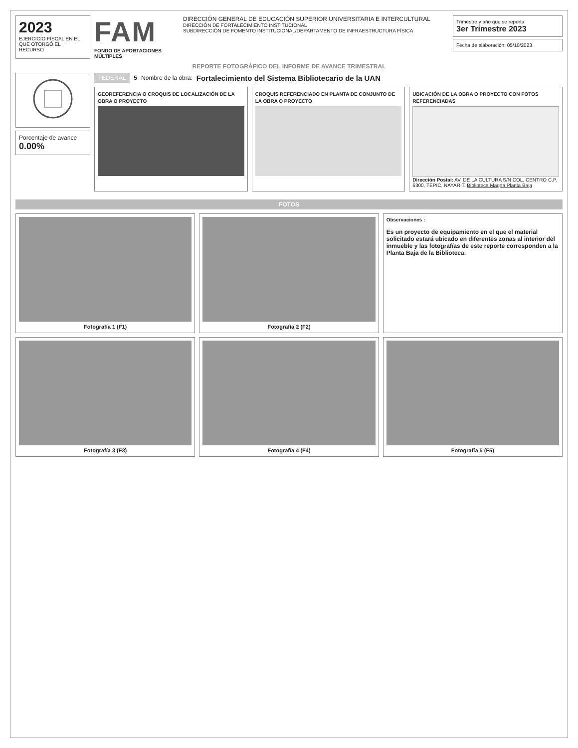2023
EJERCICIO FISCAL EN EL QUE OTORGÓ EL RECURSO
FAM
FONDO DE APORTACIONES MÚLTIPLES
DIRECCIÓN GENERAL DE EDUCACIÓN SUPERIOR UNIVERSITARIA E INTERCULTURAL
DIRECCIÓN DE FORTALECIMIENTO INSTITUCIONAL
SUBDIRECCIÓN DE FOMENTO INSTITUCIONAL/DEPARTAMENTO DE INFRAESTRUCTURA FÍSICA
Trimestre y año que se reporta
3er Trimestre 2023
Fecha de elaboración: 05/10/2023
REPORTE FOTOGRÁFICO DEL INFORME DE AVANCE TRIMESTRAL
Porcentaje de avance
0.00%
FEDERAL 5 Nombre de la obra: Fortalecimiento del Sistema Bibliotecario de la UAN
GEOREFERENCIA O CROQUIS DE LOCALIZACIÓN DE LA OBRA O PROYECTO
CROQUIS REFERENCIADO EN PLANTA DE CONJUNTO DE LA OBRA O PROYECTO
UBICACIÓN DE LA OBRA O PROYECTO CON FOTOS REFERENCIADAS
Dirección Postal: AV. DE LA CULTURA S/N COL. CENTRO C.P. 6300, TEPIC, NAYARIT. Biblioteca Magna Planta Baja
FOTOS
Fotografía 1 (F1) Fotografía 2 (F2)
Observaciones :
Es un proyecto de equipamiento en el que el material solicitado estará ubicado en diferentes zonas al interior del inmueble y las fotografías de este reporte corresponden a la Planta Baja de la Biblioteca.
Fotografía 3 (F3) Fotografía 4 (F4) Fotografía 5 (F5)